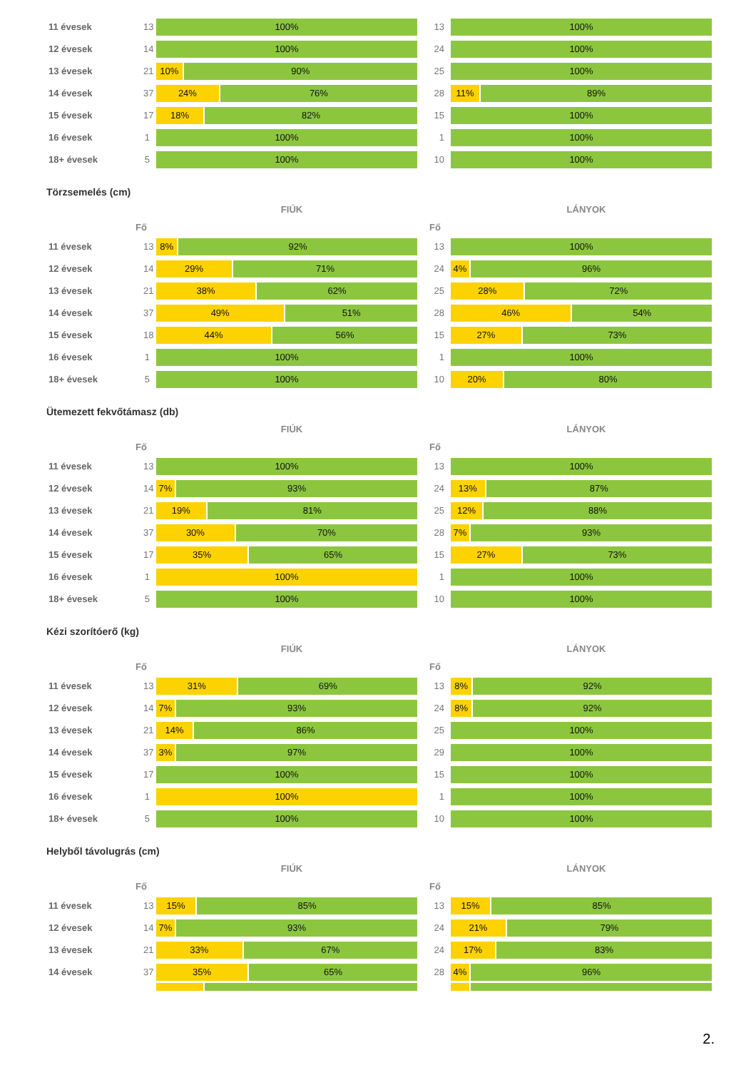11 évesek
13
100%
13
100%
12 évesek
14
100%
24
100%
13 évesek
21
10% 90%
25
100%
14 évesek
37
24% 76%
28
11% 89%
15 évesek
17
18% 82%
15
100%
16 évesek 1
100%
1
100%
18+ évesek 5
100%
10
100%
Törzsemelés (cm)
FIÚK LÁNYOK
Fő Fő
11 évesek
13
8% 92%
13
100%
12 évesek
14
29% 71%
24
4% 96%
13 évesek
21
38% 62%
25
28% 72%
14 évesek
37
49% 51%
28
46% 54%
15 évesek
18
44% 56%
15
27% 73%
16 évesek 1
100%
1
100%
18+ évesek 5
100%
10
20% 80%
Ütemezett fekvőtámasz (db)
FIÚK LÁNYOK
Fő Fő
11 évesek
13
100%
13
100%
12 évesek
14
7% 93%
24
13% 87%
13 évesek
21
19% 81%
25
12% 88%
14 évesek
37
30% 70%
28
7% 93%
15 évesek
17
35% 65%
15
27% 73%
16 évesek 1
100%
1
100%
18+ évesek 5
100%
10
100%
Kézi szorítóerő (kg)
FIÚK LÁNYOK
Fő Fő
11 évesek
13
31% 69%
13
8% 92%
12 évesek
14
7% 93%
24
8% 92%
13 évesek
21
14% 86%
25
100%
14 évesek
37
3% 97%
29
100%
15 évesek
17
100%
15
100%
16 évesek 1
100%
1
100%
18+ évesek 5
100%
10
100%
Helyből távolugrás (cm)
FIÚK LÁNYOK
Fő Fő
11 évesek
13
15% 85%
13
15% 85%
12 évesek
14
7% 93%
24
21% 79%
13 évesek
21
33% 67%
24
17% 83%
14 évesek
37
35% 65%
28
4% 96%
2.